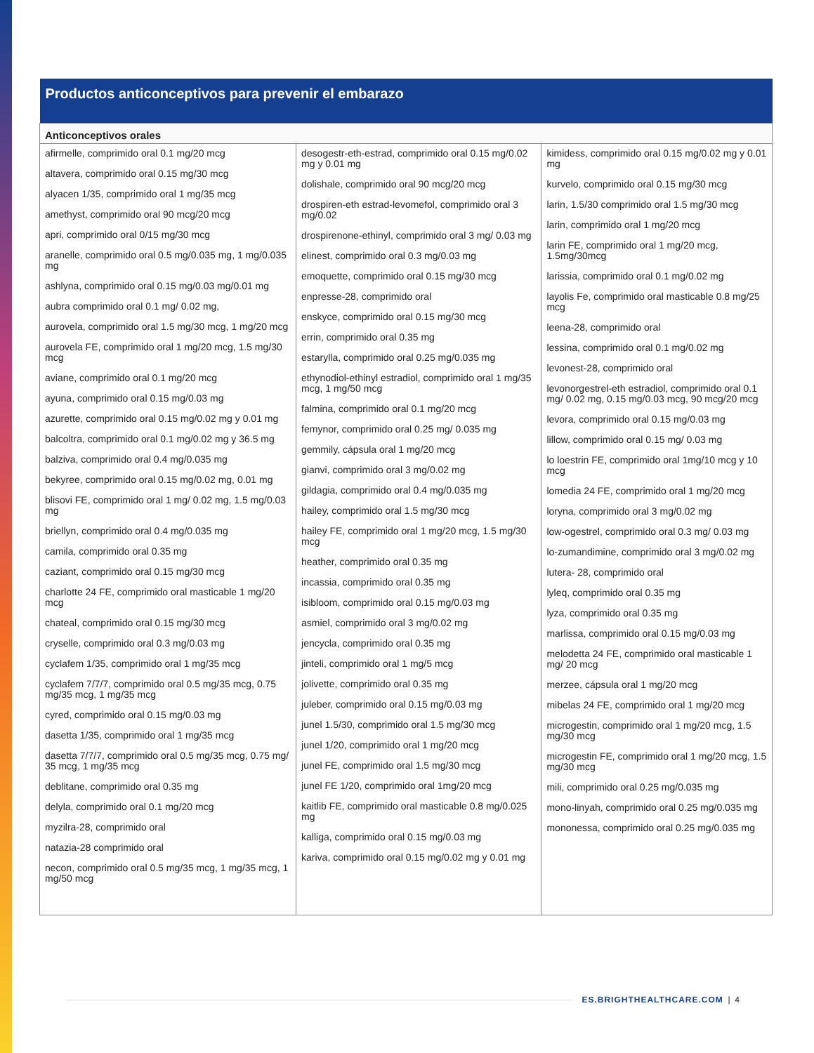| Productos anticonceptivos para prevenir el embarazo | | |
| --- | --- | --- |
| Anticonceptivos orales | | |
| afirmelle, comprimido oral 0.1 mg/20 mcg altavera, comprimido oral 0.15 mg/30 mcg alyacen 1/35, comprimido oral 1 mg/35 mcg amethyst, comprimido oral 90 mcg/20 mcg apri, comprimido oral 0/15 mg/30 mcg aranelle, comprimido oral 0.5 mg/0.035 mg, 1 mg/0.035 mg ashlyna, comprimido oral 0.15 mg/0.03 mg/0.01 mg aubra comprimido oral 0.1 mg/ 0.02 mg, aurovela, comprimido oral 1.5 mg/30 mcg, 1 mg/20 mcg aurovela FE, comprimido oral 1 mg/20 mcg, 1.5 mg/30 mcg aviane, comprimido oral 0.1 mg/20 mcg ayuna, comprimido oral 0.15 mg/0.03 mg azurette, comprimido oral 0.15 mg/0.02 mg y 0.01 mg balcoltra, comprimido oral 0.1 mg/0.02 mg y 36.5 mg balziva, comprimido oral 0.4 mg/0.035 mg bekyree, comprimido oral 0.15 mg/0.02 mg, 0.01 mg blisovi FE, comprimido oral 1 mg/ 0.02 mg, 1.5 mg/0.03 mg briellyn, comprimido oral 0.4 mg/0.035 mg camila, comprimido oral 0.35 mg caziant, comprimido oral 0.15 mg/30 mcg charlotte 24 FE, comprimido oral masticable 1 mg/20 mcg chateal, comprimido oral 0.15 mg/30 mcg cryselle, comprimido oral 0.3 mg/0.03 mg cyclafem 1/35, comprimido oral 1 mg/35 mcg cyclafem 7/7/7, comprimido oral 0.5 mg/35 mcg, 0.75 mg/35 mcg, 1 mg/35 mcg cyred, comprimido oral 0.15 mg/0.03 mg dasetta 1/35, comprimido oral 1 mg/35 mcg dasetta 7/7/7, comprimido oral 0.5 mg/35 mcg, 0.75 mg/ 35 mcg, 1 mg/35 mcg deblitane, comprimido oral 0.35 mg delyla, comprimido oral 0.1 mg/20 mcg myzilra-28, comprimido oral natazia-28 comprimido oral necon, comprimido oral 0.5 mg/35 mcg, 1 mg/35 mcg, 1 mg/50 mcg | desogestr-eth-estrad, comprimido oral 0.15 mg/0.02 mg y 0.01 mg dolishale, comprimido oral 90 mcg/20 mcg drospiren-eth estrad-levomefol, comprimido oral 3 mg/0.02 drospirenone-ethinyl, comprimido oral 3 mg/ 0.03 mg elinest, comprimido oral 0.3 mg/0.03 mg emoquette, comprimido oral 0.15 mg/30 mcg enpresse-28, comprimido oral enskyce, comprimido oral 0.15 mg/30 mcg errin, comprimido oral 0.35 mg estarylla, comprimido oral 0.25 mg/0.035 mg ethynodiol-ethinyl estradiol, comprimido oral 1 mg/35 mcg, 1 mg/50 mcg falmina, comprimido oral 0.1 mg/20 mcg femynor, comprimido oral 0.25 mg/ 0.035 mg gemmily, cápsula oral 1 mg/20 mcg gianvi, comprimido oral 3 mg/0.02 mg gildagia, comprimido oral 0.4 mg/0.035 mg hailey, comprimido oral 1.5 mg/30 mcg hailey FE, comprimido oral 1 mg/20 mcg, 1.5 mg/30 mcg heather, comprimido oral 0.35 mg incassia, comprimido oral 0.35 mg isibloom, comprimido oral 0.15 mg/0.03 mg asmiel, comprimido oral 3 mg/0.02 mg jencycla, comprimido oral 0.35 mg jinteli, comprimido oral 1 mg/5 mcg jolivette, comprimido oral 0.35 mg juleber, comprimido oral 0.15 mg/0.03 mg junel 1.5/30, comprimido oral 1.5 mg/30 mcg junel 1/20, comprimido oral 1 mg/20 mcg junel FE, comprimido oral 1.5 mg/30 mcg junel FE 1/20, comprimido oral 1mg/20 mcg kaitlib FE, comprimido oral masticable 0.8 mg/0.025 mg kalliga, comprimido oral 0.15 mg/0.03 mg kariva, comprimido oral 0.15 mg/0.02 mg y 0.01 mg | kimidess, comprimido oral 0.15 mg/0.02 mg y 0.01 mg kurvelo, comprimido oral 0.15 mg/30 mcg larin, 1.5/30 comprimido oral 1.5 mg/30 mcg larin, comprimido oral 1 mg/20 mcg larin FE, comprimido oral 1 mg/20 mcg, 1.5mg/30mcg larissia, comprimido oral 0.1 mg/0.02 mg layolis Fe, comprimido oral masticable 0.8 mg/25 mcg leena-28, comprimido oral lessina, comprimido oral 0.1 mg/0.02 mg levonest-28, comprimido oral levonorgestrel-eth estradiol, comprimido oral 0.1 mg/ 0.02 mg, 0.15 mg/0.03 mcg, 90 mcg/20 mcg levora, comprimido oral 0.15 mg/0.03 mg lillow, comprimido oral 0.15 mg/ 0.03 mg lo loestrin FE, comprimido oral 1mg/10 mcg y 10 mcg lomedia 24 FE, comprimido oral 1 mg/20 mcg loryna, comprimido oral 3 mg/0.02 mg low-ogestrel, comprimido oral 0.3 mg/ 0.03 mg lo-zumandimine, comprimido oral 3 mg/0.02 mg lutera- 28, comprimido oral lyleq, comprimido oral 0.35 mg lyza, comprimido oral 0.35 mg marlissa, comprimido oral 0.15 mg/0.03 mg melodetta 24 FE, comprimido oral masticable 1 mg/ 20 mcg merzee, cápsula oral 1 mg/20 mcg mibelas 24 FE, comprimido oral 1 mg/20 mcg microgestin, comprimido oral 1 mg/20 mcg, 1.5 mg/30 mcg microgestin FE, comprimido oral 1 mg/20 mcg, 1.5 mg/30 mcg mili, comprimido oral 0.25 mg/0.035 mg mono-linyah, comprimido oral 0.25 mg/0.035 mg mononessa, comprimido oral 0.25 mg/0.035 mg |
ES.BRIGHTHEALTHCARE.COM | 4